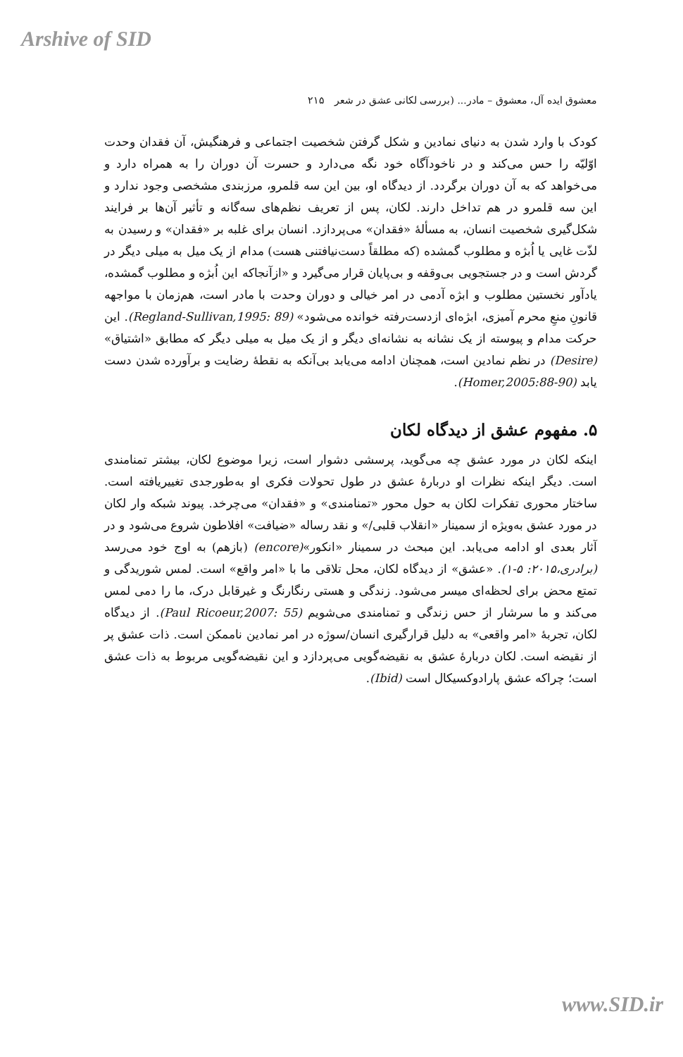Arshive of SID
معشوق ایده آل، معشوق – مادر... (بررسی لکانی عشق در شعر ۲۱۵
کودک با وارد شدن به دنیای نمادین و شکل گرفتن شخصیت اجتماعی و فرهنگیش، آن فقدان وحدت اوّلیّه را حس می‌کند و در ناخودآگاه خود نگه می‌دارد و حسرت آن دوران را به همراه دارد و می‌خواهد که به آن دوران برگردد. از دیدگاه او، بین این سه قلمرو، مرزبندی مشخصی وجود ندارد و این سه قلمرو در هم تداخل دارند. لکان، پس از تعریف نظم‌های سه‌گانه و تأثیر آن‌ها بر فرایند شکل‌گیری شخصیت انسان، به مسألهٔ «فقدان» می‌پردازد. انسان برای غلبه بر «فقدان» و رسیدن به لذّت غایی یا اُبژه و مطلوب گمشده (که مطلقاً دست‌نیافتنی هست) مدام از یک میل به میلی دیگر در گردش است و در جستجویی بی‌وقفه و بی‌پایان قرار می‌گیرد و «ازآنجاکه این اُبژه و مطلوب گمشده، یادآور نخستین مطلوب و ابژه آدمی در امر خیالی و دوران وحدت با مادر است، هم‌زمان با مواجهه قانونِ منعِ محرم آمیزی، ابژه‌ای ازدست‌رفته خوانده می‌شود» (Regland-Sullivan,1995: 89). این حرکت مدام و پیوسته از یک نشانه به نشانه‌ای دیگر و از یک میل به میلی دیگر که مطابق «اشتیاق» (Desire) در نظم نمادین است، همچنان ادامه می‌یابد بی‌آنکه به نقطهٔ رضایت و برآورده شدن دست یابد (Homer,2005:88-90).
۵. مفهوم عشق از دیدگاه لکان
اینکه لکان در مورد عشق چه می‌گوید، پرسشی دشوار است، زیرا موضوع لکان، بیشتر تمنامندی است. دیگر اینکه نظرات او دربارهٔ عشق در طول تحولات فکری او به‌طورجدی تغییریافته است. ساختار محوری تفکرات لکان به حول محور «تمنامندی» و «فقدان» می‌چرخد. پیوند شبکه وار لکان در مورد عشق به‌ویژه از سمینار «انقلاب قلبی/» و نقد رساله «ضیافت» افلاطون شروع می‌شود و در آثار بعدی او ادامه می‌یابد. این مبحث در سمینار «انکور»(encore) (بازهم) به اوج خود می‌رسد (برادری،۲۰۱۵: ۵-۱). «عشق» از دیدگاه لکان، محل تلاقی ما با «امر واقع» است. لمس شوریدگی و تمتع محض برای لحظه‌ای میسر می‌شود. زندگی و هستی رنگارنگ و غیرقابل درک، ما را دمی لمس می‌کند و ما سرشار از حس زندگی و تمنامندی می‌شویم (Paul Ricoeur,2007: 55). از دیدگاه لکان، تجربهٔ «امر واقعی» به دلیل قرارگیری انسان/سوژه در امر نمادین ناممکن است. ذات عشق پر از نقیضه است. لکان دربارهٔ عشق به نقیضه‌گویی می‌پردازد و این نقیضه‌گویی مربوط به ذات عشق است؛ چراکه عشق پارادوکسیکال است (Ibid).
www.SID.ir